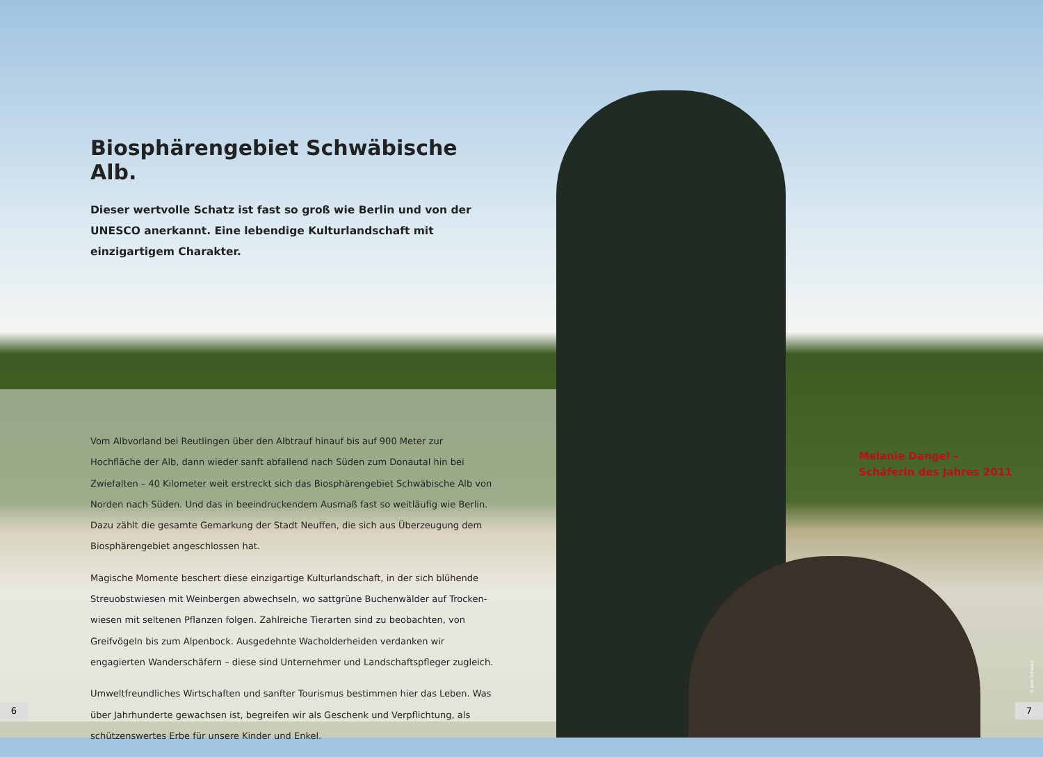Biosphärengebiet Schwäbische Alb.
Dieser wertvolle Schatz ist fast so groß wie Berlin und von der UNESCO anerkannt. Eine lebendige Kulturlandschaft mit einzigartigem Charakter.
Vom Albvorland bei Reutlingen über den Albtrauf hinauf bis auf 900 Meter zur Hochfläche der Alb, dann wieder sanft abfallend nach Süden zum Donautal hin bei Zwiefalten – 40 Kilometer weit erstreckt sich das Biosphärengebiet Schwäbische Alb von Norden nach Süden. Und das in beeindruckendem Ausmaß fast so weitläufig wie Berlin. Dazu zählt die gesamte Gemarkung der Stadt Neuffen, die sich aus Überzeugung dem Biosphärengebiet angeschlossen hat.
Magische Momente beschert diese einzigartige Kulturlandschaft, in der sich blühende Streuobstwiesen mit Weinbergen abwechseln, wo sattgrüne Buchenwälder auf Trocken-wiesen mit seltenen Pflanzen folgen. Zahlreiche Tierarten sind zu beobachten, von Greifvögeln bis zum Alpenbock. Ausgedehnte Wacholderheiden verdanken wir engagierten Wanderschäfern – diese sind Unternehmer und Landschaftspfleger zugleich.
Umweltfreundliches Wirtschaften und sanfter Tourismus bestimmen hier das Leben. Was über Jahrhunderte gewachsen ist, begreifen wir als Geschenk und Verpflichtung, als schützenswertes Erbe für unsere Kinder und Enkel.
Melanie Dangel –
Schäferin des Jahres 2011
© Jens Schwarz
6 7